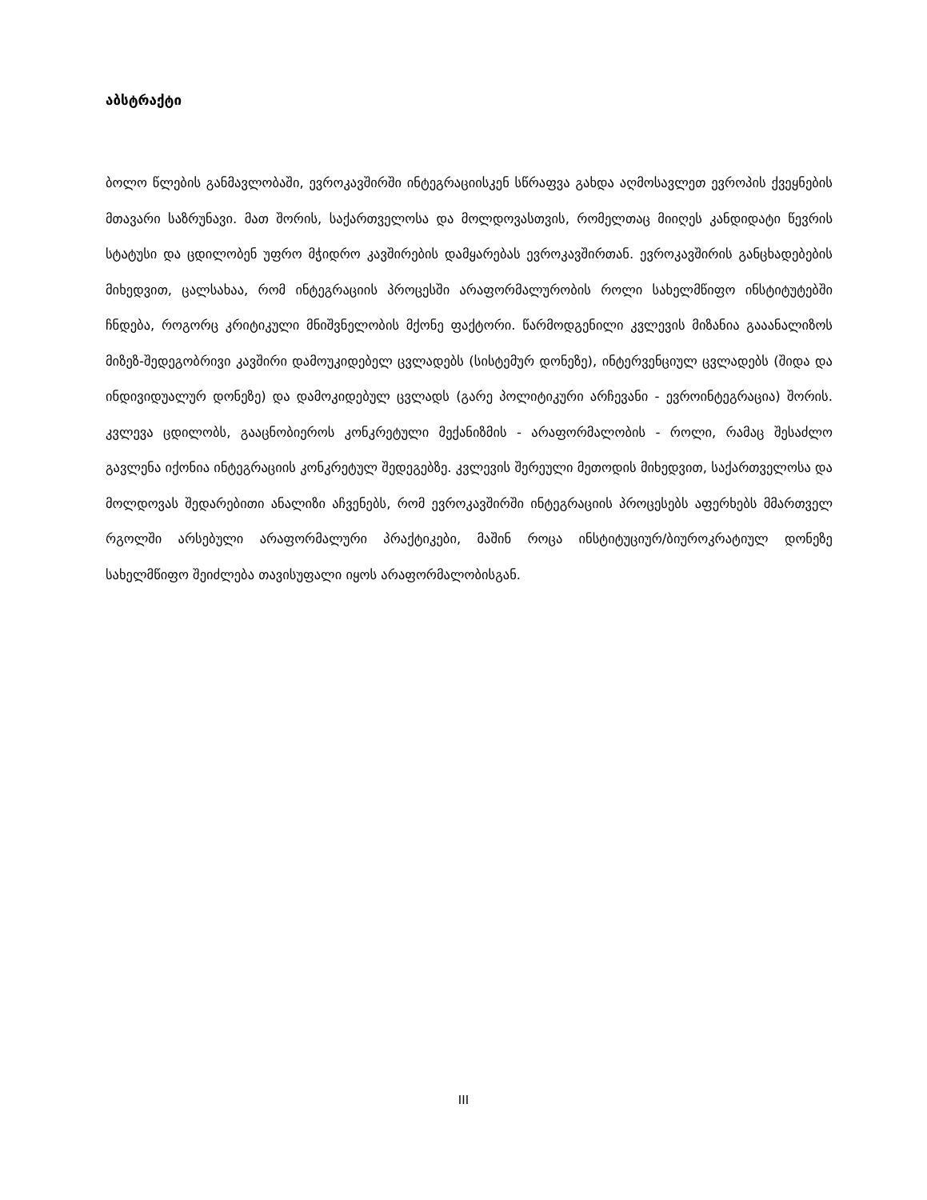აბსტრაქტი
ბოლო წლების განმავლობაში, ევროკავშირში ინტეგრაციისკენ სწრაფვა გახდა აღმოსავლეთ ევროპის ქვეყნების მთავარი საზრუნავი. მათ შორის, საქართველოსა და მოლდოვასთვის, რომელთაც მიიღეს კანდიდატი წევრის სტატუსი და ცდილობენ უფრო მჭიდრო კავშირების დამყარებას ევროკავშირთან. ევროკავშირის განცხადებების მიხედვით, ცალსახაა, რომ ინტეგრაციის პროცესში არაფორმალურობის როლი სახელმწიფო ინსტიტუტებში ჩნდება, როგორც კრიტიკული მნიშვნელობის მქონე ფაქტორი. წარმოდგენილი კვლევის მიზანია გააანალიზოს მიზეზ-შედეგობრივი კავშირი დამოუკიდებელ ცვლადებს (სისტემურ დონეზე), ინტერვენციულ ცვლადებს (შიდა და ინდივიდუალურ დონეზე) და დამოკიდებულ ცვლადს (გარე პოლიტიკური არჩევანი - ევროინტეგრაცია) შორის. კვლევა ცდილობს, გააცნობიეროს კონკრეტული მექანიზმის - არაფორმალობის - როლი, რამაც შესაძლო გავლენა იქონია ინტეგრაციის კონკრეტულ შედეგებზე. კვლევის შერეული მეთოდის მიხედვით, საქართველოსა და მოლდოვას შედარებითი ანალიზი აჩვენებს, რომ ევროკავშირში ინტეგრაციის პროცესებს აფერხებს მმართველ რგოლში არსებული არაფორმალური პრაქტიკები, მაშინ როცა ინსტიტუციურ/ბიუროკრატიულ დონეზე სახელმწიფო შეიძლება თავისუფალი იყოს არაფორმალობისგან.
III